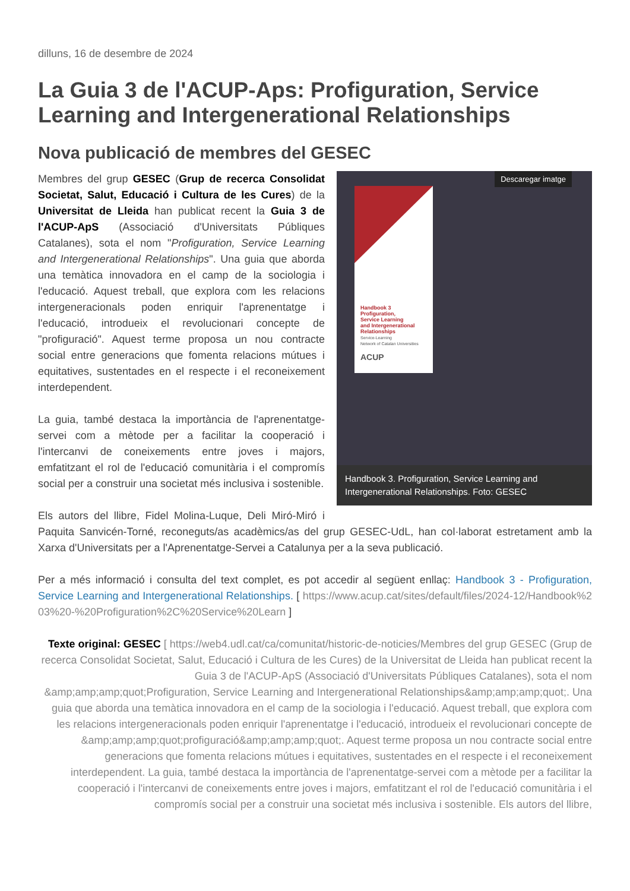dilluns, 16 de desembre de 2024
La Guia 3 de l'ACUP-Aps: Profiguration, Service Learning and Intergenerational Relationships
Nova publicació de membres del GESEC
Descaregar imatge
Handbook 3
Profiguration,
Service Learning
and Intergenerational
Relationships
Service-Learning
Network of Catalan Universities
ACUP
Handbook 3. Profiguration, Service Learning and Intergenerational Relationships. Foto: GESEC
Membres del grup GESEC (Grup de recerca Consolidat Societat, Salut, Educació i Cultura de les Cures) de la Universitat de Lleida han publicat recent la Guia 3 de l'ACUP-ApS (Associació d'Universitats Públiques Catalanes), sota el nom "Profiguration, Service Learning and Intergenerational Relationships". Una guia que aborda una temàtica innovadora en el camp de la sociologia i l'educació. Aquest treball, que explora com les relacions intergeneracionals poden enriquir l'aprenentatge i l'educació, introdueix el revolucionari concepte de "profiguració". Aquest terme proposa un nou contracte social entre generacions que fomenta relacions mútues i equitatives, sustentades en el respecte i el reconeixement interdependent.
La guia, també destaca la importància de l'aprenentatge-servei com a mètode per a facilitar la cooperació i l'intercanvi de coneixements entre joves i majors, emfatitzant el rol de l'educació comunitària i el compromís social per a construir una societat més inclusiva i sostenible.
Els autors del llibre, Fidel Molina-Luque, Deli Miró-Miró i Paquita Sanvicén-Torné, reconeguts/as acadèmics/as del grup GESEC-UdL, han col·laborat estretament amb la Xarxa d'Universitats per a l'Aprenentatge-Servei a Catalunya per a la seva publicació.
Per a més informació i consulta del text complet, es pot accedir al següent enllaç: Handbook 3 - Profiguration, Service Learning and Intergenerational Relationships. [ https://www.acup.cat/sites/default/files/2024-12/Handbook%203%20-%20Profiguration%2C%20Service%20Learn ]
Texte original: GESEC [ https://web4.udl.cat/ca/comunitat/historic-de-noticies/Membres del grup GESEC (Grup de recerca Consolidat Societat, Salut, Educació i Cultura de les Cures) de la Universitat de Lleida han publicat recent la Guia 3 de l'ACUP-ApS (Associació d'Universitats Públiques Catalanes), sota el nom &amp;amp;amp;quot;Profiguration, Service Learning and Intergenerational Relationships&amp;amp;amp;quot;. Una guia que aborda una temàtica innovadora en el camp de la sociologia i l'educació. Aquest treball, que explora com les relacions intergeneracionals poden enriquir l'aprenentatge i l'educació, introdueix el revolucionari concepte de &amp;amp;amp;quot;profiguració&amp;amp;amp;quot;. Aquest terme proposa un nou contracte social entre generacions que fomenta relacions mútues i equitatives, sustentades en el respecte i el reconeixement interdependent. La guia, també destaca la importància de l'aprenentatge-servei com a mètode per a facilitar la cooperació i l'intercanvi de coneixements entre joves i majors, emfatitzant el rol de l'educació comunitària i el compromís social per a construir una societat més inclusiva i sostenible. Els autors del llibre,